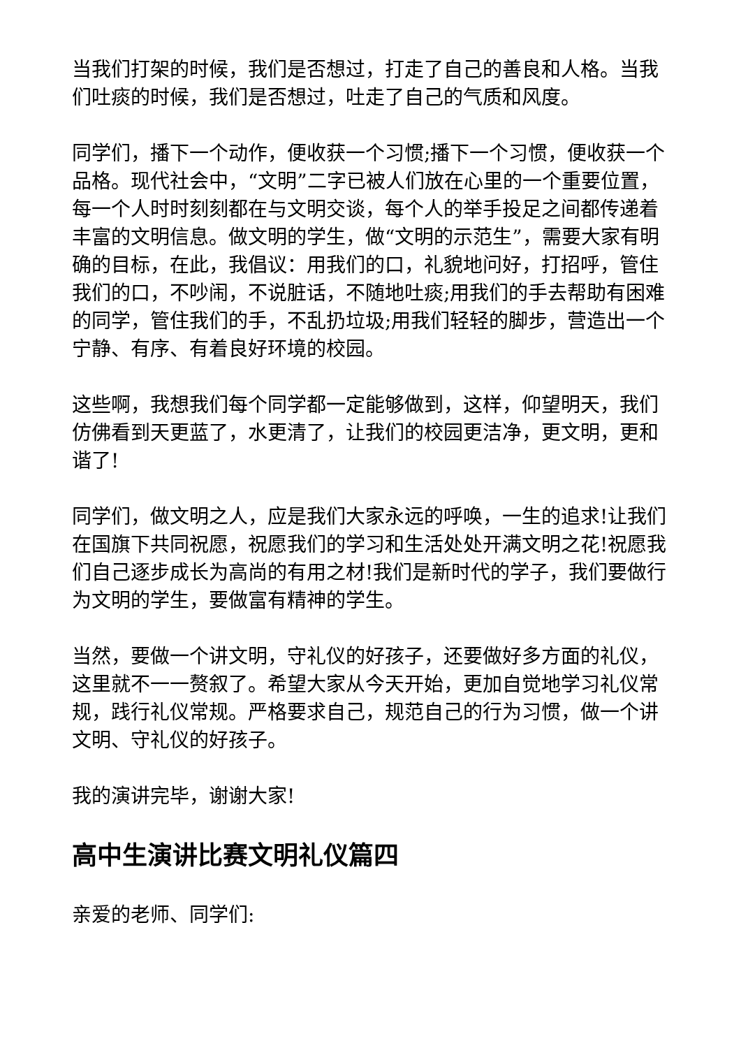当我们打架的时候，我们是否想过，打走了自己的善良和人格。当我们吐痰的时候，我们是否想过，吐走了自己的气质和风度。
同学们，播下一个动作，便收获一个习惯;播下一个习惯，便收获一个品格。现代社会中，“文明”二字已被人们放在心里的一个重要位置，每一个人时时刻刻都在与文明交谈，每个人的举手投足之间都传递着丰富的文明信息。做文明的学生，做“文明的示范生”，需要大家有明确的目标，在此，我倡议：用我们的口，礼貌地问好，打招呼，管住我们的口，不吵闹，不说脏话，不随地吐痰;用我们的手去帮助有困难的同学，管住我们的手，不乱扔垃圾;用我们轻轻的脚步，营造出一个宁静、有序、有着良好环境的校园。
这些啊，我想我们每个同学都一定能够做到，这样，仰望明天，我们仿佛看到天更蓝了，水更清了，让我们的校园更洁净，更文明，更和谐了!
同学们，做文明之人，应是我们大家永远的呼唤，一生的追求!让我们在国旗下共同祝愿，祝愿我们的学习和生活处处开满文明之花!祝愿我们自己逐步成长为高尚的有用之材!我们是新时代的学子，我们要做行为文明的学生，要做富有精神的学生。
当然，要做一个讲文明，守礼仪的好孩子，还要做好多方面的礼仪，这里就不一一赘叙了。希望大家从今天开始，更加自觉地学习礼仪常规，践行礼仪常规。严格要求自己，规范自己的行为习惯，做一个讲文明、守礼仪的好孩子。
我的演讲完毕，谢谢大家!
高中生演讲比赛文明礼仪篇四
亲爱的老师、同学们: